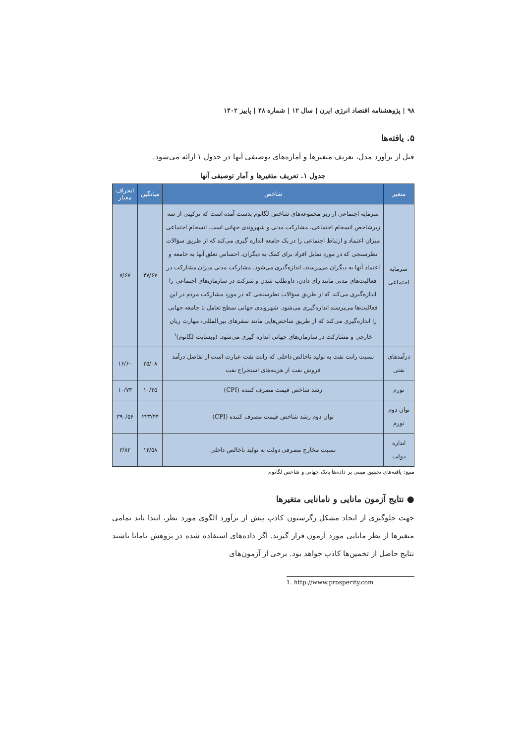۹۸ | پژوهشنامه اقتصاد انرژی ایرن | سال ۱۲ | شماره ۴۸ | پاییز ۱۴۰۲
۵. یافته‌ها
قبل از برآورد مدل، تعریف متغیرها و آماره‌های توصیفی آنها در جدول ۱ ارائه می‌شود.
جدول ۱. تعریف متغیرها و آمار توصیفی آنها
| متغیر | شاخص | میانگین | انحراف معیار |
| --- | --- | --- | --- |
| سرمایه اجتماعی | سرمایه اجتماعی از زیر مجموعه‌های شاخص لگاتوم بدست آمده است که ترکیبی از سه زیرشاخص انسجام اجتماعی، مشارکت مدنی و شهروندی جهانی است. انسجام اجتماعی میزان اعتماد و ارتباط اجتماعی را در یک جامعه اندازه گیری می‌کند که از طریق سؤالات نظرسنجی که در مورد تمایل افراد برای کمک به دیگران، احساس تعلق آنها به جامعه و اعتماد آنها به دیگران می‌پرسند، اندازه‌گیری می‌شود. مشارکت مدنی میزان مشارکت در فعالیت‌های مدنی مانند رای دادن، داوطلب شدن و شرکت در سازمان‌های اجتماعی را اندازه‌گیری می‌کند که از طریق سؤالات نظرسنجی که در مورد مشارکت مردم در این فعالیت‌ها می‌پرسند اندازه‌گیری می‌شود. شهروندی جهانی سطح تعامل با جامعه جهانی را اندازه‌گیری می‌کند که از طریق شاخص‌هایی مانند سفرهای بین‌المللی، مهارت زبان خارجی و مشارکت در سازمان‌های جهانی اندازه گیری می‌شود. (وبسایت لگاتوم)<sup>۱</sup> | ۴۷/۶۷ | ۷/۶۷ |
| درآمدهای نفتی | نسبت رانت نفت به تولید ناخالص داخلی که رانت نفت عبارت است از تفاضل درآمد فروش نفت از هزینه‌های استخراج نفت | ۲۵/۰۸ | ۱۶/۶۰ |
| تورم | رشد شاخص قیمت مصرف کننده (CPI) | ۱۰/۴۵ | ۱۰/۷۳ |
| توان دوم تورم | توان دوم رشد شاخص قیمت مصرف کننده (CPI) | ۲۲۳/۴۴ | ۳۹۰/۵۶ |
| اندازه دولت | نسبت مخارج مصرفی دولت به تولید ناخالص داخلی | ۱۴/۵۸ | ۳/۸۲ |
منبع: یافته‌های تحقیق مبتنی بر داده‌ها بانک جهانی و شاخص لگاتوم
● نتایج آزمون مانایی و نامانایی متغیرها
جهت جلوگیری از ایجاد مشکل رگرسیون کاذب پیش از برآورد الگوی مورد نظر، ابتدا باید تمامی متغیرها از نظر مانایی مورد آزمون قرار گیرند. اگر داده‌های استفاده شده در پژوهش نامانا باشند نتایج حاصل از تخمین‌ها کاذب خواهد بود. برخی از آزمون‌های
1. http://www.prosperity.com